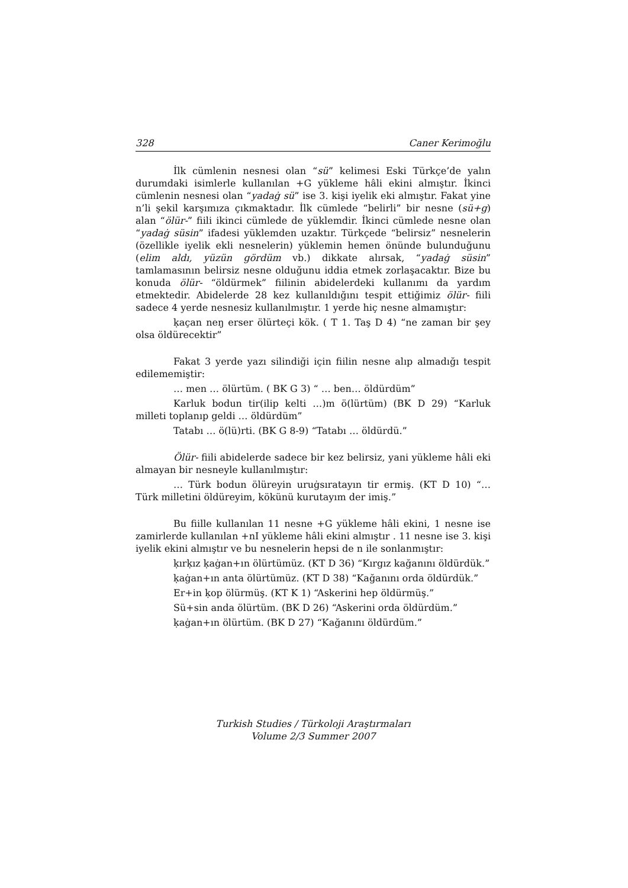328 Caner Kerimoğlu
İlk cümlenin nesnesi olan “sü” kelimesi Eski Türkçe’de yalın durumdaki isimlerle kullanılan +G yükleme hâli ekini almıştır. İkinci cümlenin nesnesi olan “yadaġ sü” ise 3. kişi iyelik eki almıştır. Fakat yine n’li şekil karşımıza çıkmaktadır. İlk cümlede “belirli” bir nesne (sü+g) alan “ölür-” fiili ikinci cümlede de yüklemdir. İkinci cümlede nesne olan “yadaġ süsin” ifadesi yüklemden uzaktır. Türkçede “belirsiz” nesnelerin (özellikle iyelik ekli nesnelerin) yüklemin hemen önünde bulunduğunu (elim aldı, yüzün gördüm vb.) dikkate alırsak, “yadaġ süsin” tamlamasının belirsiz nesne olduğunu iddia etmek zorlaşacaktır. Bize bu konuda ölür- “öldürmek” fiilinin abidelerdeki kullanımı da yardım etmektedir. Abidelerde 28 kez kullanıldığını tespit ettiğimiz ölür- fiili sadece 4 yerde nesnesiz kullanılmıştır. 1 yerde hiç nesne almamıştır:
ḳaçan neŋ erser ölürteçi kök. ( T 1. Taş D 4) “ne zaman bir şey olsa öldürecektir”
Fakat 3 yerde yazı silindiği için fiilin nesne alıp almadığı tespit edilememiştir:
… men … ölürtüm. ( BK G 3) “ … ben… öldürdüm”
Karluk bodun tir(ilip kelti …)m ö(lürtüm) (BK D 29) “Karluk milleti toplanıp geldi … öldürdüm”
Tatabı … ö(lü)rti. (BK G 8-9) “Tatabı … öldürdü.”
Ölür- fiili abidelerde sadece bir kez belirsiz, yani yükleme hâli eki almayan bir nesneyle kullanılmıştır:
… Türk bodun ölüreyin uruġsıratayın tir ermiş. (KT D 10) “… Türk milletini öldüreyim, kökünü kurutayım der imiş.”
Bu fiille kullanılan 11 nesne +G yükleme hâli ekini, 1 nesne ise zamirlerde kullanılan +nI yükleme hâli ekini almıştır . 11 nesne ise 3. kişi iyelik ekini almıştır ve bu nesnelerin hepsi de n ile sonlanmıştır:
ḳırḳız ḳaġan+ın ölürtümüz. (KT D 36) “Kırgız kağanını öldürdük.”
ḳaġan+ın anta ölürtümüz. (KT D 38) “Kağanını orda öldürdük.”
Er+in ḳop ölürmüş. (KT K 1) “Askerini hep öldürmüş.”
Sü+sin anda ölürtüm. (BK D 26) “Askerini orda öldürdüm.”
ḳaġan+ın ölürtüm. (BK D 27) “Kağanını öldürdüm.”
Turkish Studies / Türkoloji Araştırmaları
Volume 2/3 Summer 2007